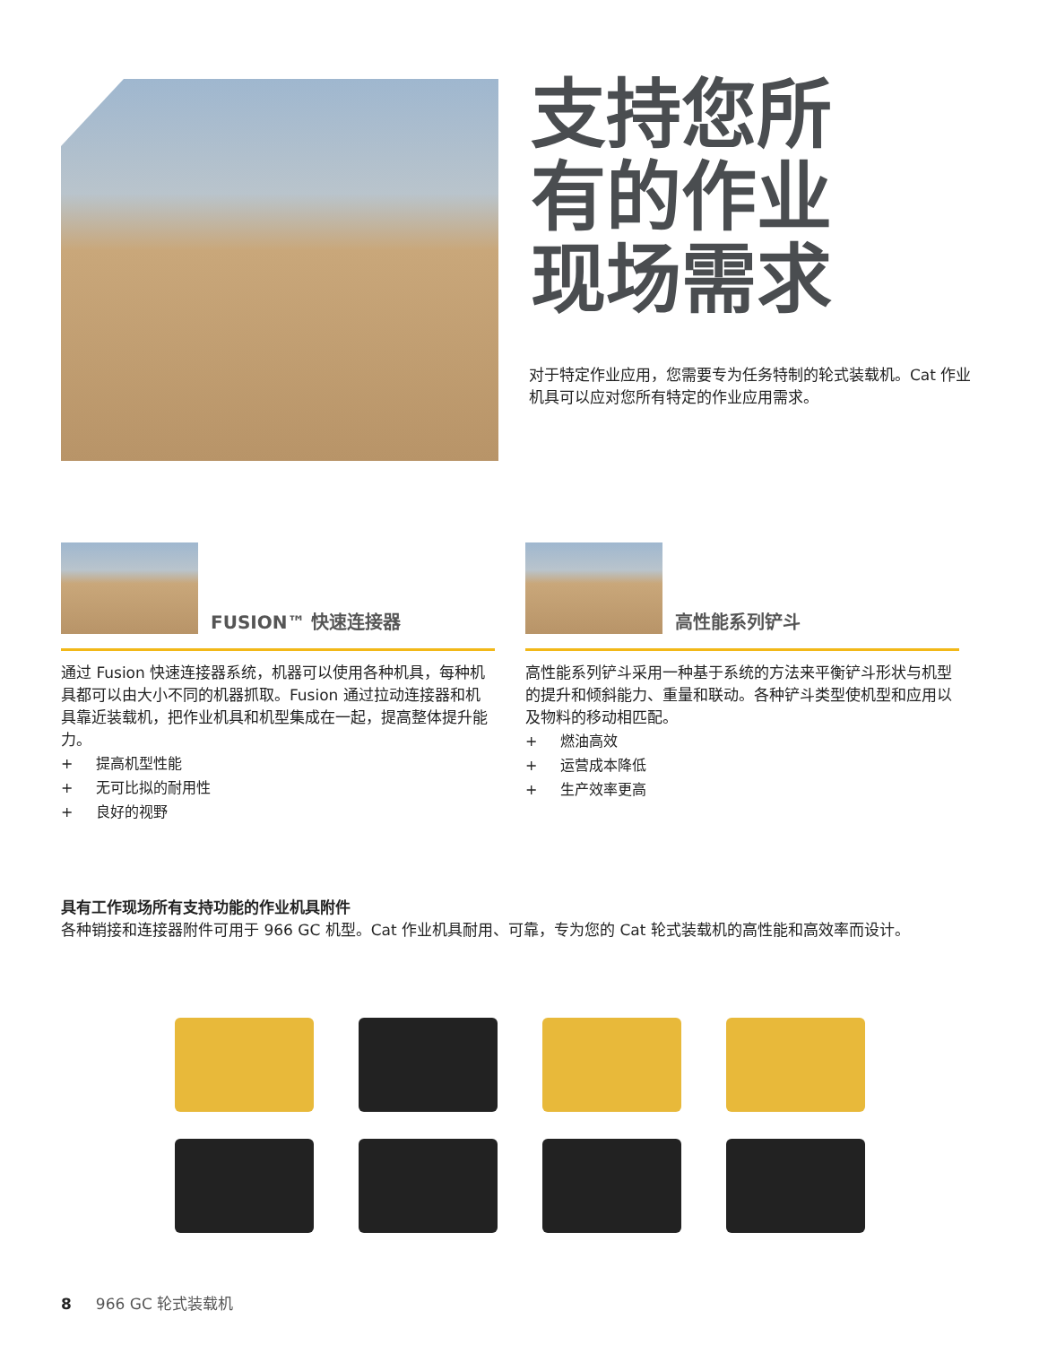支持您所
有的作业
现场需求
对于特定作业应用，您需要专为任务特制的轮式装载机。Cat 作业机具可以应对您所有特定的作业应用需求。
FUSION™ 快速连接器
通过 Fusion 快速连接器系统，机器可以使用各种机具，每种机具都可以由大小不同的机器抓取。Fusion 通过拉动连接器和机具靠近装载机，把作业机具和机型集成在一起，提高整体提升能力。
+ 提高机型性能
+ 无可比拟的耐用性
+ 良好的视野
高性能系列铲斗
高性能系列铲斗采用一种基于系统的方法来平衡铲斗形状与机型的提升和倾斜能力、重量和联动。各种铲斗类型使机型和应用以及物料的移动相匹配。
+ 燃油高效
+ 运营成本降低
+ 生产效率更高
具有工作现场所有支持功能的作业机具附件
各种销接和连接器附件可用于 966 GC 机型。Cat 作业机具耐用、可靠，专为您的 Cat 轮式装载机的高性能和高效率而设计。
8 966 GC 轮式装载机